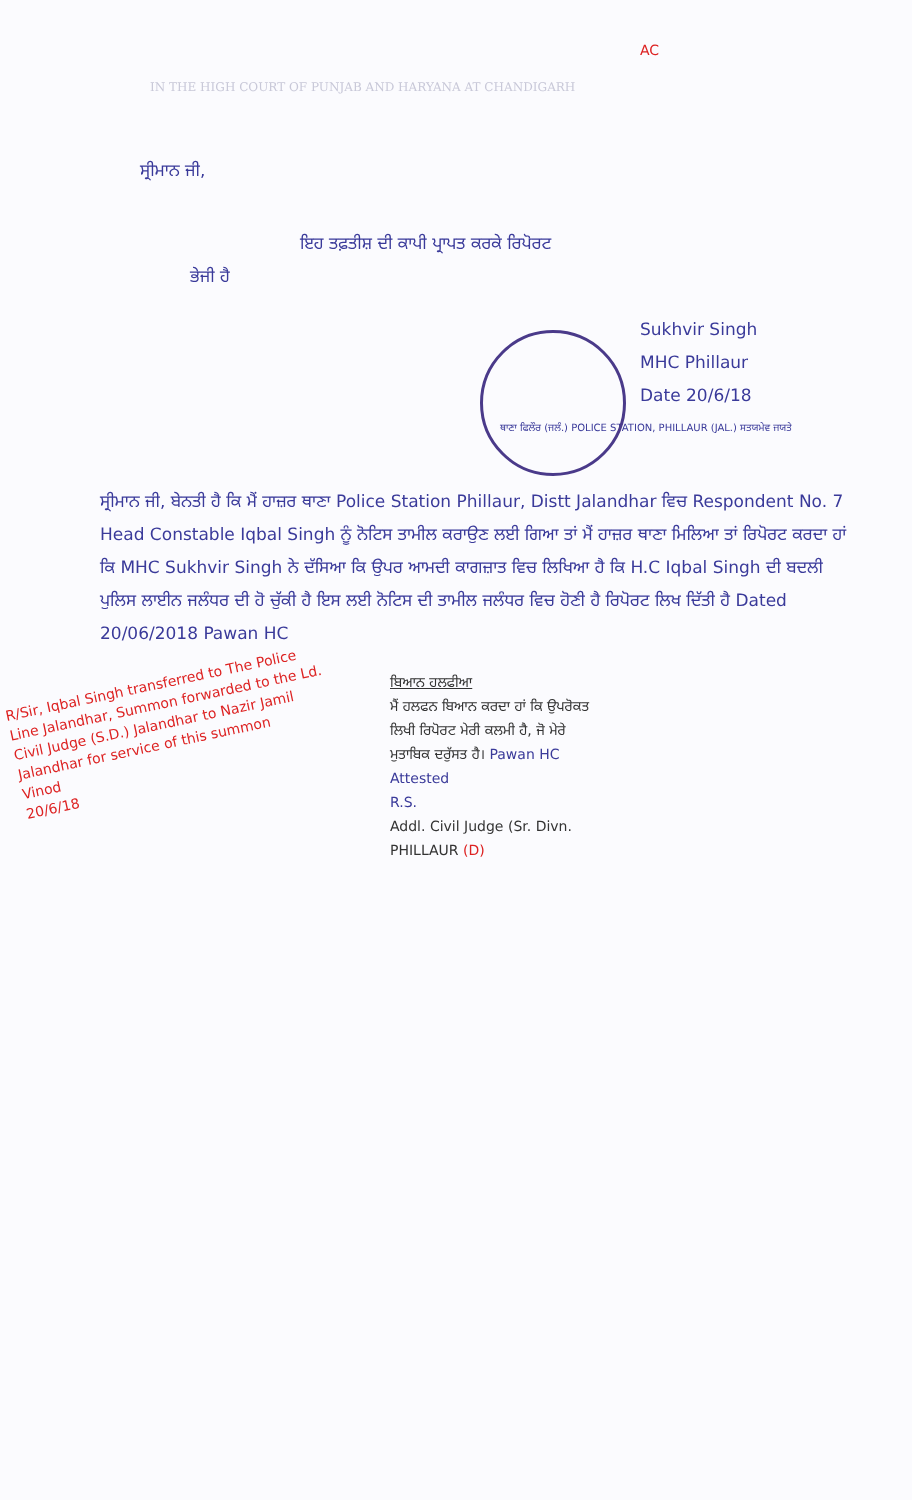AC
IN THE HIGH COURT OF PUNJAB AND HARYANA AT CHANDIGARH
ਸ੍ਰੀਮਾਨ ਜੀ,
ਇਹ ਤਫ਼ਤੀਸ਼ ਦੀ ਕਾਪੀ ਪ੍ਰਾਪਤ ਕਰਕੇ ਰਿਪੋਰਟ
ਭੇਜੀ ਹੈ
Sukhvir Singh
MHC Phillaur
Date 20/6/18
ਥਾਣਾ ਫਿਲੌਰ (ਜਲੰ.) POLICE STATION, PHILLAUR (JAL.) ਸਤਯਮੇਵ ਜਯਤੇ
ਸ੍ਰੀਮਾਨ ਜੀ, ਬੇਨਤੀ ਹੈ ਕਿ ਮੈਂ ਹਾਜ਼ਰ ਥਾਣਾ Police Station Phillaur, Distt Jalandhar ਵਿਚ Respondent No. 7 Head Constable Iqbal Singh ਨੂੰ ਨੋਟਿਸ ਤਾਮੀਲ ਕਰਾਉਣ ਲਈ ਗਿਆ ਤਾਂ ਮੈਂ ਹਾਜ਼ਰ ਥਾਣਾ ਮਿਲਿਆ ਤਾਂ ਰਿਪੋਰਟ ਕਰਦਾ ਹਾਂ ਕਿ MHC Sukhvir Singh ਨੇ ਦੱਸਿਆ ਕਿ ਉਪਰ ਆਮਦੀ ਕਾਗਜ਼ਾਤ ਵਿਚ ਲਿਖਿਆ ਹੈ ਕਿ H.C Iqbal Singh ਦੀ ਬਦਲੀ ਪੁਲਿਸ ਲਾਈਨ ਜਲੰਧਰ ਦੀ ਹੋ ਚੁੱਕੀ ਹੈ ਇਸ ਲਈ ਨੋਟਿਸ ਦੀ ਤਾਮੀਲ ਜਲੰਧਰ ਵਿਚ ਹੋਣੀ ਹੈ ਰਿਪੋਰਟ ਲਿਖ ਦਿੱਤੀ ਹੈ Dated 20/06/2018 Pawan HC
R/Sir, Iqbal Singh transferred to The Police Line Jalandhar, Summon forwarded to the Ld. Civil Judge (S.D.) Jalandhar to Nazir Jamil Jalandhar for service of this summon
Vinod
20/6/18
ਬਿਆਨ ਹਲਫੀਆ
ਮੈਂ ਹਲਫਨ ਬਿਆਨ ਕਰਦਾ ਹਾਂ ਕਿ ਉਪਰੋਕਤ
ਲਿਖੀ ਰਿਪੋਰਟ ਮੇਰੀ ਕਲਮੀ ਹੈ, ਜੋ ਮੇਰੇ
ਮੁਤਾਬਿਕ ਦਰੁੱਸਤ ਹੈ। Pawan HC
Attested
R.S.
Addl. Civil Judge (Sr. Divn.
PHILLAUR (D)